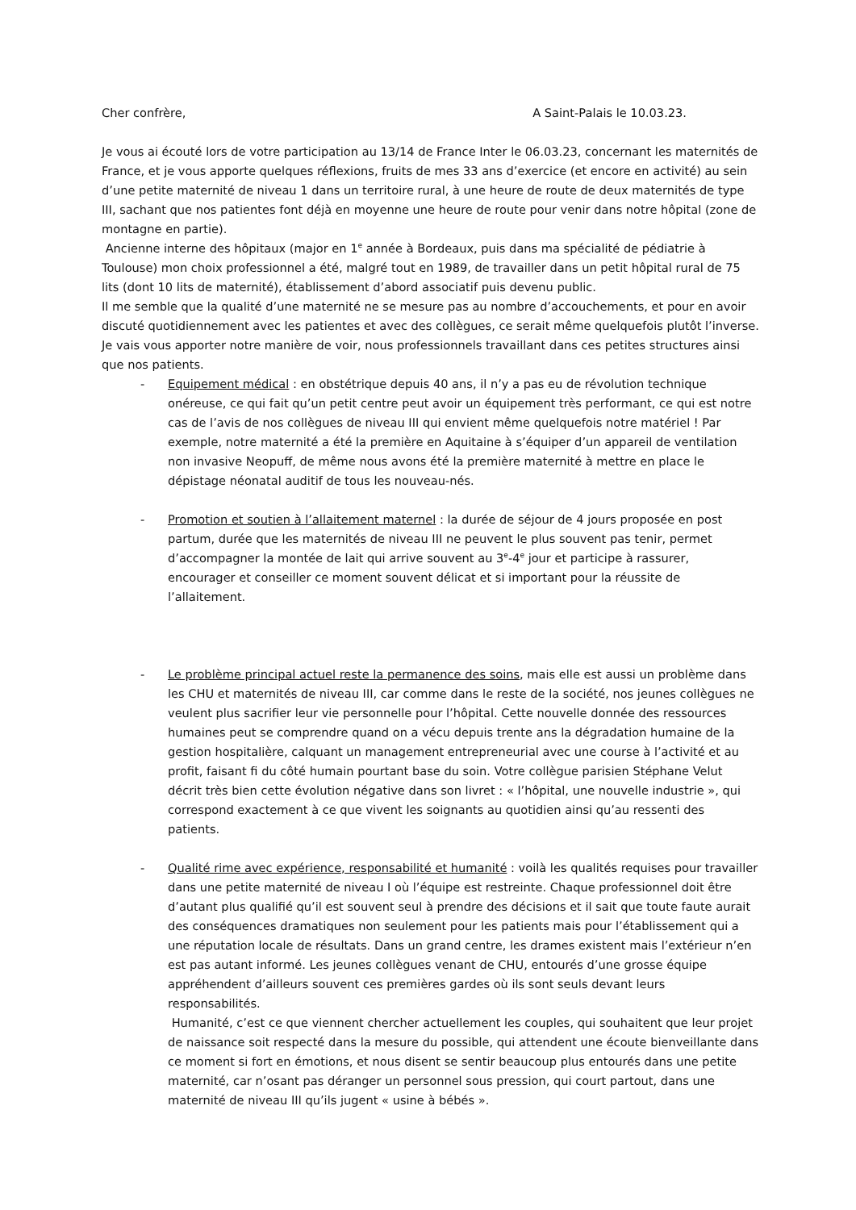Cher confrère, A Saint-Palais le 10.03.23.
Je vous ai écouté lors de votre participation au 13/14 de France Inter le 06.03.23, concernant les maternités de France, et je vous apporte quelques réflexions, fruits de mes 33 ans d’exercice (et encore en activité) au sein d’une petite maternité de niveau 1 dans un territoire rural, à une heure de route de deux maternités de type III, sachant que nos patientes font déjà en moyenne une heure de route pour venir dans notre hôpital (zone de montagne en partie).
Ancienne interne des hôpitaux (major en 1<sup>e</sup> année à Bordeaux, puis dans ma spécialité de pédiatrie à Toulouse) mon choix professionnel a été, malgré tout en 1989, de travailler dans un petit hôpital rural de 75 lits (dont 10 lits de maternité), établissement d’abord associatif puis devenu public.
Il me semble que la qualité d’une maternité ne se mesure pas au nombre d’accouchements, et pour en avoir discuté quotidiennement avec les patientes et avec des collègues, ce serait même quelquefois plutôt l’inverse. Je vais vous apporter notre manière de voir, nous professionnels travaillant dans ces petites structures ainsi que nos patients.
- Equipement médical : en obstétrique depuis 40 ans, il n’y a pas eu de révolution technique onéreuse, ce qui fait qu’un petit centre peut avoir un équipement très performant, ce qui est notre cas de l’avis de nos collègues de niveau III qui envient même quelquefois notre matériel ! Par exemple, notre maternité a été la première en Aquitaine à s’équiper d’un appareil de ventilation non invasive Neopuff, de même nous avons été la première maternité à mettre en place le dépistage néonatal auditif de tous les nouveau-nés.
- Promotion et soutien à l’allaitement maternel : la durée de séjour de 4 jours proposée en post partum, durée que les maternités de niveau III ne peuvent le plus souvent pas tenir, permet d’accompagner la montée de lait qui arrive souvent au 3<sup>e</sup>-4<sup>e</sup> jour et participe à rassurer, encourager et conseiller ce moment souvent délicat et si important pour la réussite de l’allaitement.
- Le problème principal actuel reste la permanence des soins, mais elle est aussi un problème dans les CHU et maternités de niveau III, car comme dans le reste de la société, nos jeunes collègues ne veulent plus sacrifier leur vie personnelle pour l’hôpital. Cette nouvelle donnée des ressources humaines peut se comprendre quand on a vécu depuis trente ans la dégradation humaine de la gestion hospitalière, calquant un management entrepreneurial avec une course à l’activité et au profit, faisant fi du côté humain pourtant base du soin. Votre collègue parisien Stéphane Velut décrit très bien cette évolution négative dans son livret : « l’hôpital, une nouvelle industrie », qui correspond exactement à ce que vivent les soignants au quotidien ainsi qu’au ressenti des patients.
- Qualité rime avec expérience, responsabilité et humanité : voilà les qualités requises pour travailler dans une petite maternité de niveau I où l’équipe est restreinte. Chaque professionnel doit être d’autant plus qualifié qu’il est souvent seul à prendre des décisions et il sait que toute faute aurait des conséquences dramatiques non seulement pour les patients mais pour l’établissement qui a une réputation locale de résultats. Dans un grand centre, les drames existent mais l’extérieur n’en est pas autant informé. Les jeunes collègues venant de CHU, entourés d’une grosse équipe appréhendent d’ailleurs souvent ces premières gardes où ils sont seuls devant leurs responsabilités.
Humanité, c’est ce que viennent chercher actuellement les couples, qui souhaitent que leur projet de naissance soit respecté dans la mesure du possible, qui attendent une écoute bienveillante dans ce moment si fort en émotions, et nous disent se sentir beaucoup plus entourés dans une petite maternité, car n’osant pas déranger un personnel sous pression, qui court partout, dans une maternité de niveau III qu’ils jugent « usine à bébés ».